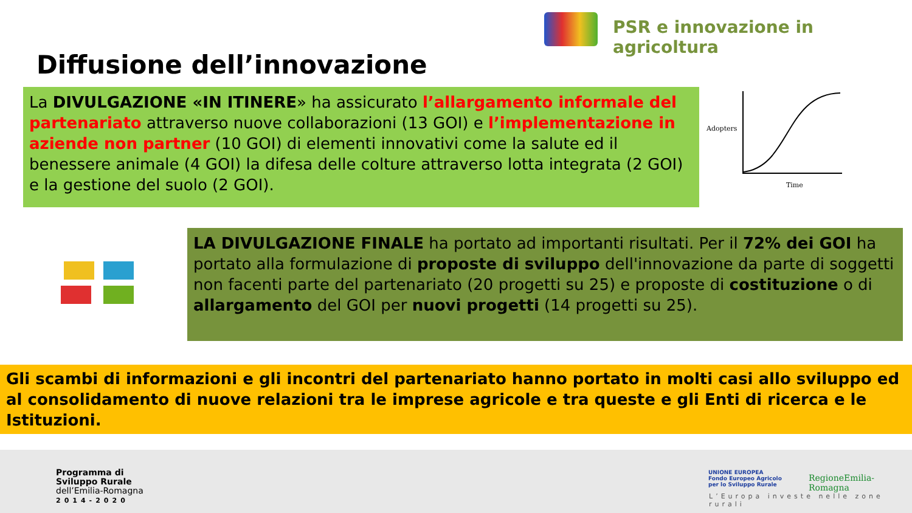PSR e innovazione in agricoltura
Diffusione dell’innovazione
La DIVULGAZIONE «IN ITINERE» ha assicurato l’allargamento informale del partenariato attraverso nuove collaborazioni (13 GOI) e l’implementazione in aziende non partner (10 GOI) di elementi innovativi come la salute ed il benessere animale (4 GOI) la difesa delle colture attraverso lotta integrata (2 GOI) e la gestione del suolo (2 GOI).
Adopters
Time
LA DIVULGAZIONE FINALE ha portato ad importanti risultati. Per il 72% dei GOI ha portato alla formulazione di proposte di sviluppo dell'innovazione da parte di soggetti non facenti parte del partenariato (20 progetti su 25) e proposte di costituzione o di allargamento del GOI per nuovi progetti (14 progetti su 25).
Gli scambi di informazioni e gli incontri del partenariato hanno portato in molti casi allo sviluppo ed al consolidamento di nuove relazioni tra le imprese agricole e tra queste e gli Enti di ricerca e le Istituzioni.
Programma di
Sviluppo Rurale
dell’Emilia-Romagna
2014-2020
UNIONE EUROPEA
Fondo Europeo Agricolo
per lo Sviluppo Rurale
RegioneEmilia-Romagna
L’Europa investe nelle zone rurali